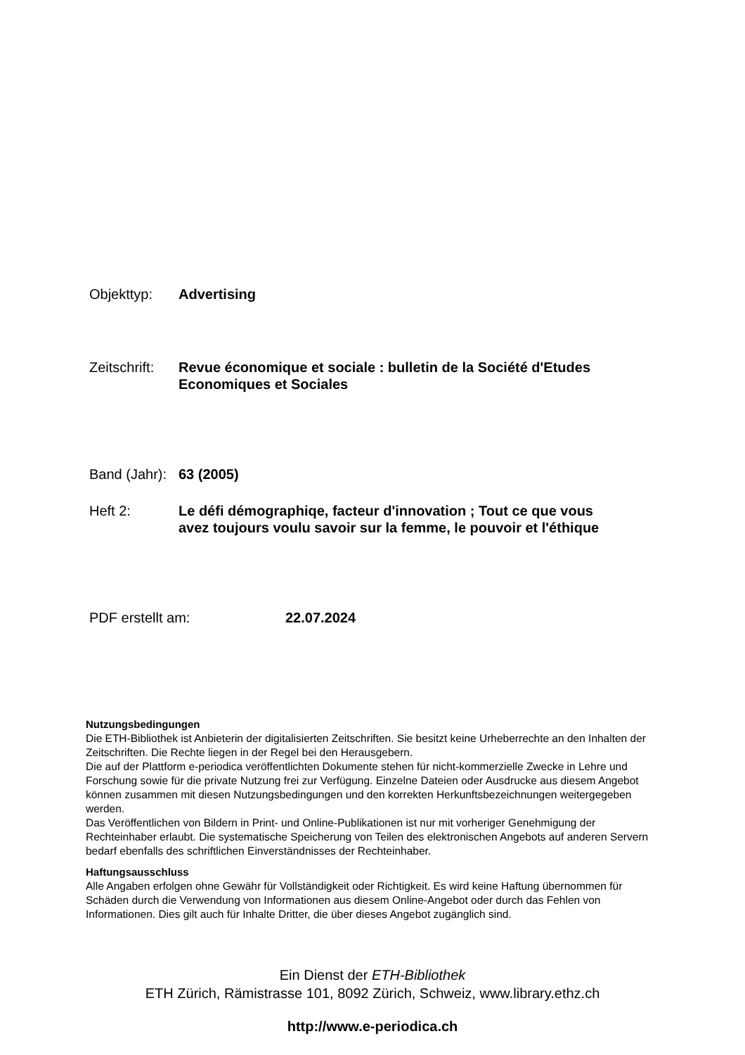Objekttyp: Advertising
Zeitschrift:
Revue économique et sociale : bulletin de la Société d'Etudes
Economiques et Sociales
Band (Jahr):
63 (2005)
Heft 2: Le défi démographiqe, facteur d'innovation ; Tout ce que vous
avez toujours voulu savoir sur la femme, le pouvoir et l'éthique
PDF erstellt am: 22.07.2024
Nutzungsbedingungen
Die ETH-Bibliothek ist Anbieterin der digitalisierten Zeitschriften. Sie besitzt keine Urheberrechte an den Inhalten der Zeitschriften. Die Rechte liegen in der Regel bei den Herausgebern.
Die auf der Plattform e-periodica veröffentlichten Dokumente stehen für nicht-kommerzielle Zwecke in Lehre und Forschung sowie für die private Nutzung frei zur Verfügung. Einzelne Dateien oder Ausdrucke aus diesem Angebot können zusammen mit diesen Nutzungsbedingungen und den korrekten Herkunftsbezeichnungen weitergegeben werden.
Das Veröffentlichen von Bildern in Print- und Online-Publikationen ist nur mit vorheriger Genehmigung der Rechteinhaber erlaubt. Die systematische Speicherung von Teilen des elektronischen Angebots auf anderen Servern bedarf ebenfalls des schriftlichen Einverständnisses der Rechteinhaber.
Haftungsausschluss
Alle Angaben erfolgen ohne Gewähr für Vollständigkeit oder Richtigkeit. Es wird keine Haftung übernommen für Schäden durch die Verwendung von Informationen aus diesem Online-Angebot oder durch das Fehlen von Informationen. Dies gilt auch für Inhalte Dritter, die über dieses Angebot zugänglich sind.
Ein Dienst der ETH-Bibliothek
ETH Zürich, Rämistrasse 101, 8092 Zürich, Schweiz, www.library.ethz.ch
http://www.e-periodica.ch